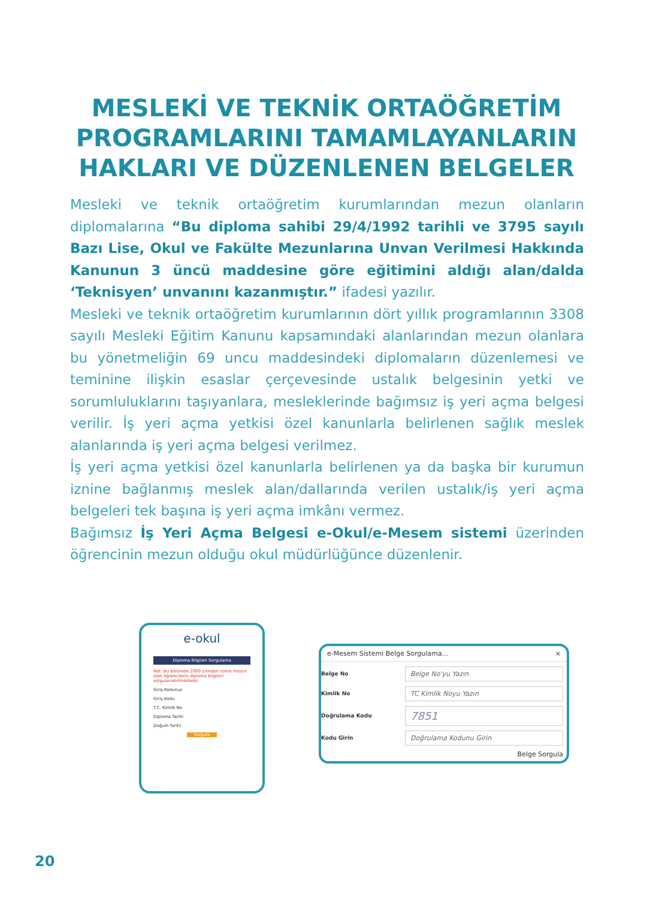MESLEKİ VE TEKNİK ORTAÖĞRETİM PROGRAMLARINI TAMAMLAYANLARIN HAKLARI VE DÜZENLENEN BELGELER
Mesleki ve teknik ortaöğretim kurumlarından mezun olanların diplomalarına “Bu diploma sahibi 29/4/1992 tarihli ve 3795 sayılı Bazı Lise, Okul ve Fakülte Mezunlarına Unvan Verilmesi Hakkında Kanunun 3 üncü maddesine göre eğitimini aldığı alan/dalda ‘Teknisyen’ unvanını kazanmıştır.” ifadesi yazılır.
Mesleki ve teknik ortaöğretim kurumlarının dört yıllık programlarının 3308 sayılı Mesleki Eğitim Kanunu kapsamındaki alanlarından mezun olanlara bu yönetmeliğin 69 uncu maddesindeki diplomaların düzenlemesi ve teminine ilişkin esaslar çerçevesinde ustalık belgesinin yetki ve sorumluluklarını taşıyanlara, mesleklerinde bağımsız iş yeri açma belgesi verilir. İş yeri açma yetkisi özel kanunlarla belirlenen sağlık meslek alanlarında iş yeri açma belgesi verilmez.
İş yeri açma yetkisi özel kanunlarla belirlenen ya da başka bir kurumun iznine bağlanmış meslek alan/dallarında verilen ustalık/iş yeri açma belgeleri tek başına iş yeri açma imkânı vermez.
Bağımsız İş Yeri Açma Belgesi e-Okul/e-Mesem sistemi üzerinden öğrencinin mezun olduğu okul müdürlüğünce düzenlenir.
e-okul
Diploma Bilgileri Sorgulama
Not: Bu bölümde 2000 yılından sonra mezun olan öğrencilerin diploma bilgileri sorgulanabilmektedir.
Giriş Kodunuz
Giriş Kodu
T.C. Kimlik No
Diploma Tarihi
Doğum Tarihi
Sorgula
e-Mesem Sistemi Belge Sorgulama... ×
Belge No
Belge No'yu Yazın
Kimlik No
TC Kimlik Noyu Yazın
Doğrulama Kodu
7851
Kodu Girin
Doğrulama Kodunu Girin
Belge Sorgula
20